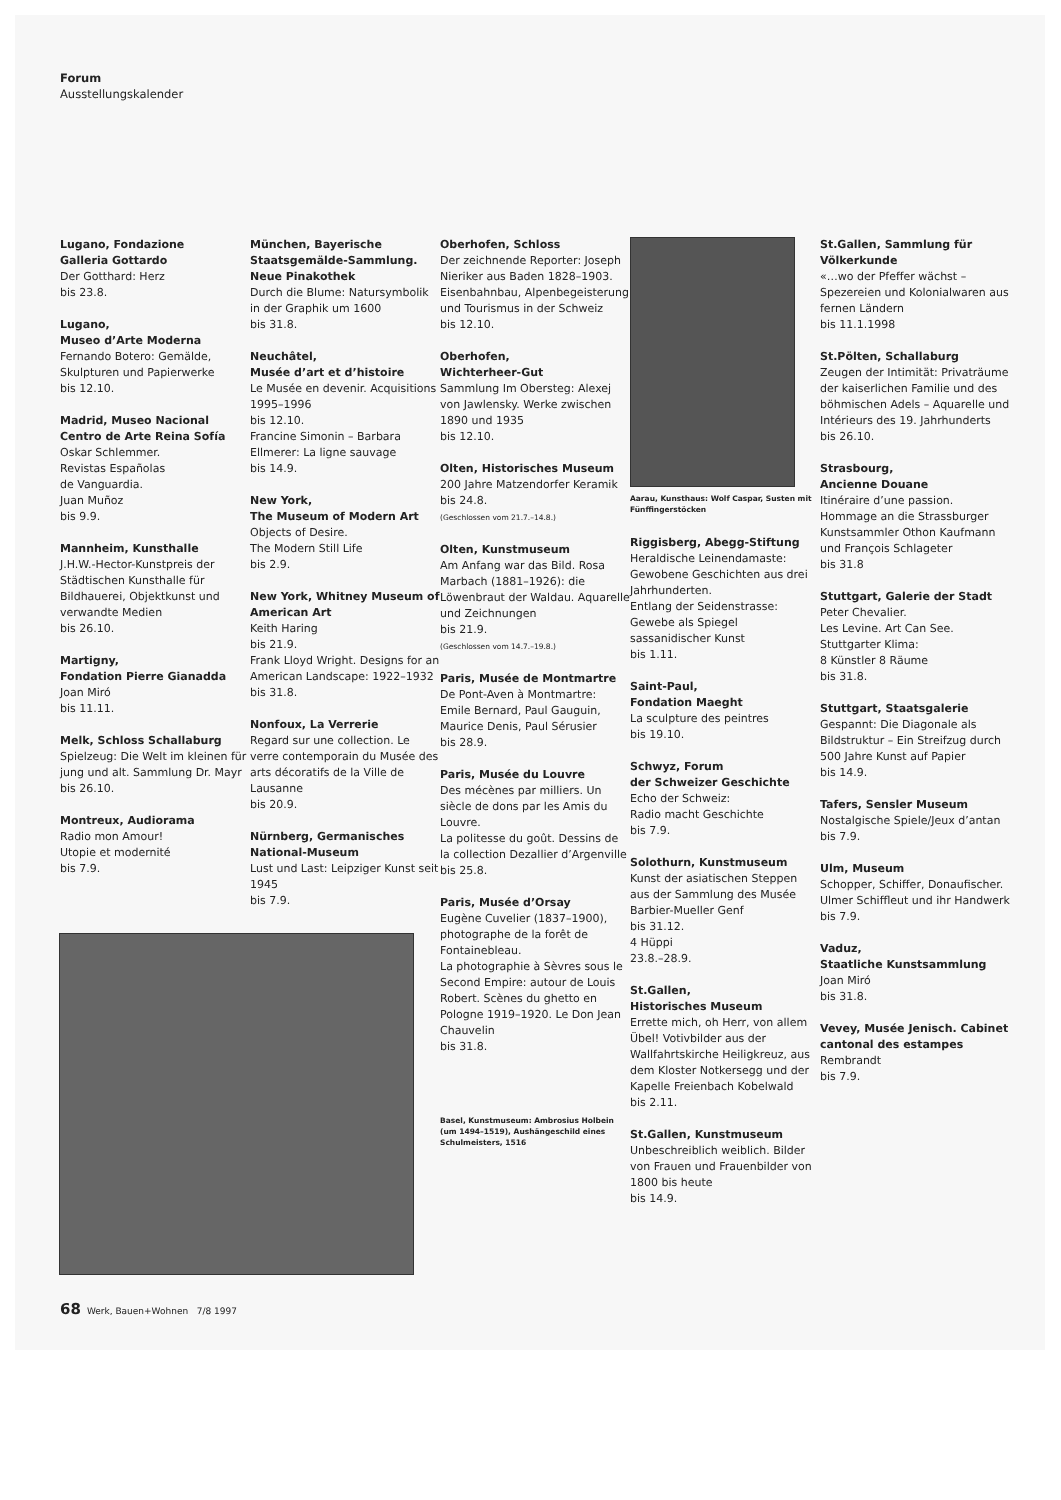Forum
Ausstellungskalender
Lugano, Fondazione
Galleria Gottardo
Der Gotthard: Herz
bis 23.8.
Lugano,
Museo d’Arte Moderna
Fernando Botero: Gemälde, Skulpturen und Papierwerke
bis 12.10.
Madrid, Museo Nacional Centro de Arte Reina Sofía
Oskar Schlemmer.
Revistas Españolas
de Vanguardia.
Juan Muñoz
bis 9.9.
Mannheim, Kunsthalle
J.H.W.-Hector-Kunstpreis der Städtischen Kunsthalle für Bildhauerei, Objektkunst und verwandte Medien
bis 26.10.
Martigny,
Fondation Pierre Gianadda
Joan Miró
bis 11.11.
Melk, Schloss Schallaburg
Spielzeug: Die Welt im kleinen für jung und alt. Sammlung Dr. Mayr
bis 26.10.
Montreux, Audiorama
Radio mon Amour!
Utopie et modernité
bis 7.9.
München, Bayerische Staatsgemälde-Sammlung. Neue Pinakothek
Durch die Blume: Natursymbolik in der Graphik um 1600
bis 31.8.
Neuchâtel,
Musée d’art et d’histoire
Le Musée en devenir. Acquisitions 1995–1996
bis 12.10.
Francine Simonin – Barbara Ellmerer: La ligne sauvage
bis 14.9.
New York,
The Museum of Modern Art
Objects of Desire.
The Modern Still Life
bis 2.9.
New York, Whitney Museum of American Art
Keith Haring
bis 21.9.
Frank Lloyd Wright. Designs for an American Landscape: 1922–1932
bis 31.8.
Nonfoux, La Verrerie
Regard sur une collection. Le verre contemporain du Musée des arts décoratifs de la Ville de Lausanne
bis 20.9.
Nürnberg, Germanisches National-Museum
Lust und Last: Leipziger Kunst seit 1945
bis 7.9.
Oberhofen, Schloss
Der zeichnende Reporter: Joseph Nieriker aus Baden 1828–1903.
Eisenbahnbau, Alpenbegeisterung und Tourismus in der Schweiz
bis 12.10.
Oberhofen,
Wichterheer-Gut
Sammlung Im Obersteg: Alexej von Jawlensky. Werke zwischen 1890 und 1935
bis 12.10.
Olten, Historisches Museum
200 Jahre Matzendorfer Keramik
bis 24.8.
(Geschlossen vom 21.7.–14.8.)
Olten, Kunstmuseum
Am Anfang war das Bild. Rosa Marbach (1881–1926): die Löwenbraut der Waldau. Aquarelle und Zeichnungen
bis 21.9.
(Geschlossen vom 14.7.–19.8.)
Paris, Musée de Montmartre
De Pont-Aven à Montmartre: Emile Bernard, Paul Gauguin, Maurice Denis, Paul Sérusier
bis 28.9.
Paris, Musée du Louvre
Des mécènes par milliers. Un siècle de dons par les Amis du Louvre.
La politesse du goût. Dessins de la collection Dezallier d’Argenville
bis 25.8.
Paris, Musée d’Orsay
Eugène Cuvelier (1837–1900), photographe de la forêt de Fontainebleau.
La photographie à Sèvres sous le Second Empire: autour de Louis Robert. Scènes du ghetto en Pologne 1919–1920. Le Don Jean Chauvelin
bis 31.8.
Basel, Kunstmuseum: Ambrosius Holbein (um 1494–1519), Aushängeschild eines Schulmeisters, 1516
Aarau, Kunsthaus: Wolf Caspar, Susten mit Fünffingerstöcken
Riggisberg, Abegg-Stiftung
Heraldische Leinendamaste: Gewobene Geschichten aus drei Jahrhunderten.
Entlang der Seidenstrasse: Gewebe als Spiegel sassanidischer Kunst
bis 1.11.
Saint-Paul,
Fondation Maeght
La sculpture des peintres
bis 19.10.
Schwyz, Forum
der Schweizer Geschichte
Echo der Schweiz:
Radio macht Geschichte
bis 7.9.
Solothurn, Kunstmuseum
Kunst der asiatischen Steppen aus der Sammlung des Musée Barbier-Mueller Genf
bis 31.12.
4 Hüppi
23.8.–28.9.
St.Gallen,
Historisches Museum
Errette mich, oh Herr, von allem Übel! Votivbilder aus der Wallfahrtskirche Heiligkreuz, aus dem Kloster Notkersegg und der Kapelle Freienbach Kobelwald
bis 2.11.
St.Gallen, Kunstmuseum
Unbeschreiblich weiblich. Bilder von Frauen und Frauenbilder von 1800 bis heute
bis 14.9.
St.Gallen, Sammlung für Völkerkunde
«…wo der Pfeffer wächst – Spezereien und Kolonialwaren aus fernen Ländern
bis 11.1.1998
St.Pölten, Schallaburg
Zeugen der Intimität: Privaträume der kaiserlichen Familie und des böhmischen Adels – Aquarelle und Intérieurs des 19. Jahrhunderts
bis 26.10.
Strasbourg,
Ancienne Douane
Itinéraire d’une passion. Hommage an die Strassburger Kunstsammler Othon Kaufmann und François Schlageter
bis 31.8
Stuttgart, Galerie der Stadt
Peter Chevalier.
Les Levine. Art Can See.
Stuttgarter Klima:
8 Künstler 8 Räume
bis 31.8.
Stuttgart, Staatsgalerie
Gespannt: Die Diagonale als Bildstruktur – Ein Streifzug durch 500 Jahre Kunst auf Papier
bis 14.9.
Tafers, Sensler Museum
Nostalgische Spiele/Jeux d’antan
bis 7.9.
Ulm, Museum
Schopper, Schiffer, Donaufischer. Ulmer Schiffleut und ihr Handwerk
bis 7.9.
Vaduz,
Staatliche Kunstsammlung
Joan Miró
bis 31.8.
Vevey, Musée Jenisch. Cabinet cantonal des estampes
Rembrandt
bis 7.9.
68 Werk, Bauen+Wohnen 7/8 1997